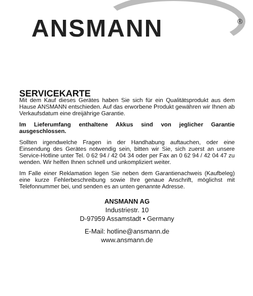ANSMANN ®
SERVICEKARTE
Mit dem Kauf dieses Gerätes haben Sie sich für ein Qualitätsprodukt aus dem Hause ANSMANN entschieden. Auf das erworbene Produkt gewähren wir Ihnen ab Verkaufsdatum eine dreijährige Garantie.
Im Lieferumfang enthaltene Akkus sind von jeglicher Garantie ausgeschlossen.
Sollten irgendwelche Fragen in der Handhabung auftauchen, oder eine Einsendung des Gerätes notwendig sein, bitten wir Sie, sich zuerst an unsere Service-Hotline unter Tel. 0 62 94 / 42 04 34 oder per Fax an 0 62 94 / 42 04 47 zu wenden. Wir helfen Ihnen schnell und unkompliziert weiter.
Im Falle einer Reklamation legen Sie neben dem Garantienachweis (Kaufbeleg) eine kurze Fehlerbeschreibung sowie Ihre genaue Anschrift, möglichst mit Telefonnummer bei, und senden es an unten genannte Adresse.
ANSMANN AG
Industriestr. 10
D-97959 Assamstadt • Germany
E-Mail: hotline@ansmann.de
www.ansmann.de